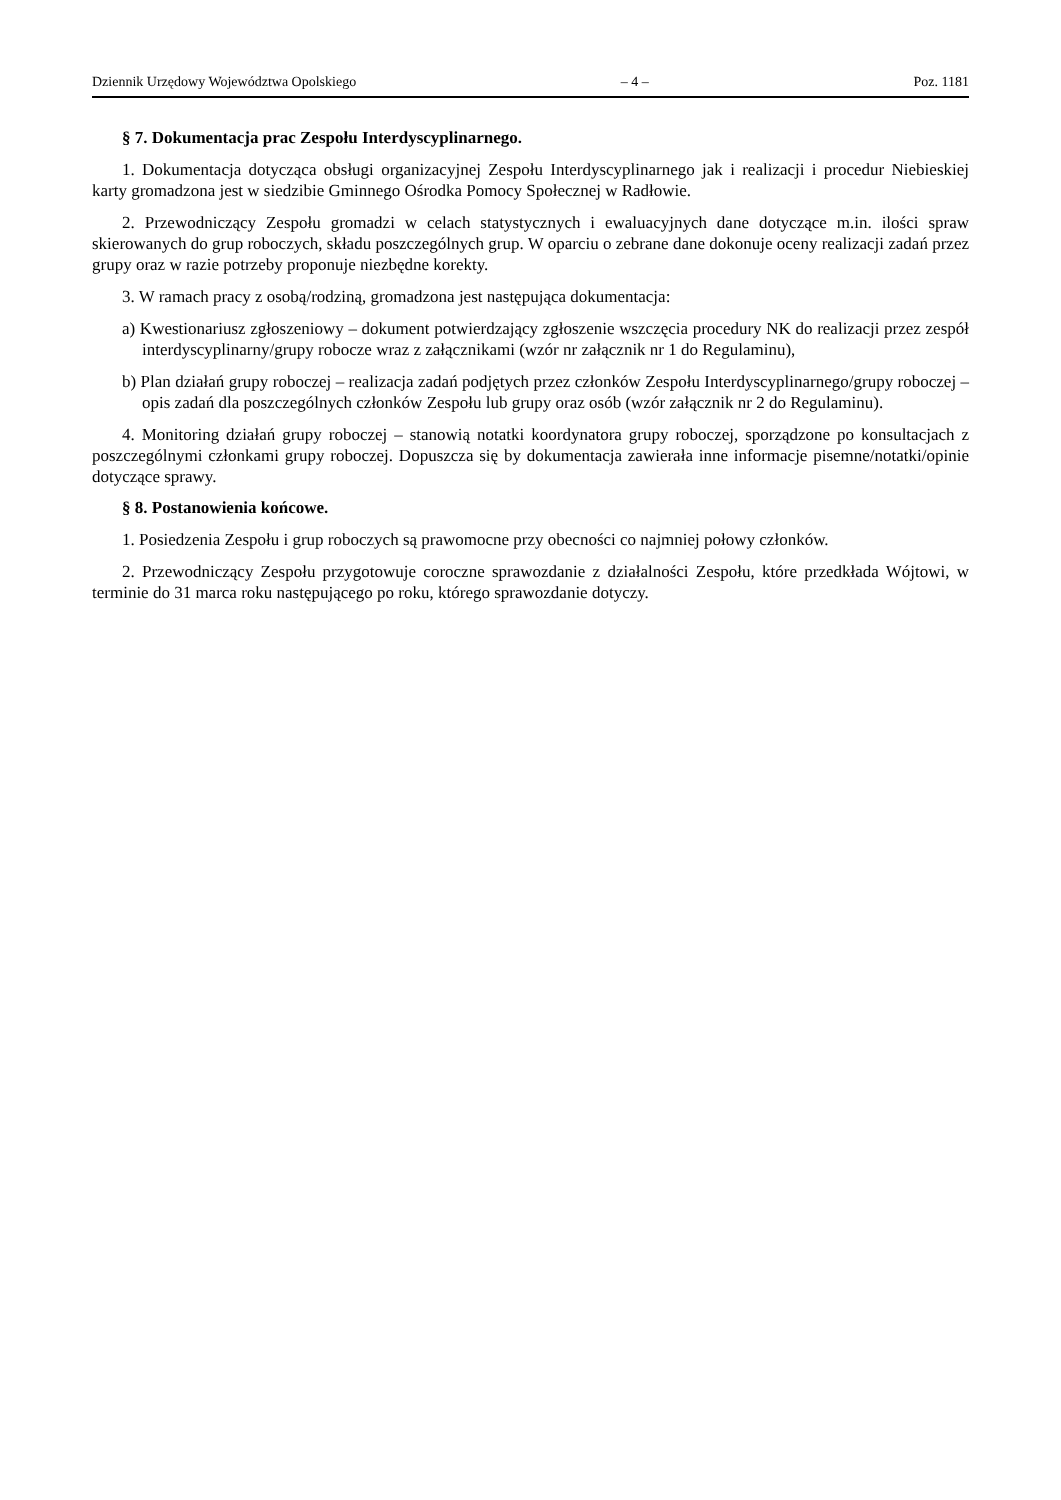Dziennik Urzędowy Województwa Opolskiego – 4 – Poz. 1181
§ 7. Dokumentacja prac Zespołu Interdyscyplinarnego.
1. Dokumentacja dotycząca obsługi organizacyjnej Zespołu Interdyscyplinarnego jak i realizacji i procedur Niebieskiej karty gromadzona jest w siedzibie Gminnego Ośrodka Pomocy Społecznej w Radłowie.
2. Przewodniczący Zespołu gromadzi w celach statystycznych i ewaluacyjnych dane dotyczące m.in. ilości spraw skierowanych do grup roboczych, składu poszczególnych grup. W oparciu o zebrane dane dokonuje oceny realizacji zadań przez grupy oraz w razie potrzeby proponuje niezbędne korekty.
3. W ramach pracy z osobą/rodziną, gromadzona jest następująca dokumentacja:
a) Kwestionariusz zgłoszeniowy – dokument potwierdzający zgłoszenie wszczęcia procedury NK do realizacji przez zespół interdyscyplinarny/grupy robocze wraz z załącznikami (wzór nr załącznik nr 1 do Regulaminu),
b) Plan działań grupy roboczej – realizacja zadań podjętych przez członków Zespołu Interdyscyplinarnego/grupy roboczej – opis zadań dla poszczególnych członków Zespołu lub grupy oraz osób (wzór załącznik nr 2 do Regulaminu).
4. Monitoring działań grupy roboczej – stanowią notatki koordynatora grupy roboczej, sporządzone po konsultacjach z poszczególnymi członkami grupy roboczej. Dopuszcza się by dokumentacja zawierała inne informacje pisemne/notatki/opinie dotyczące sprawy.
§ 8. Postanowienia końcowe.
1. Posiedzenia Zespołu i grup roboczych są prawomocne przy obecności co najmniej połowy członków.
2. Przewodniczący Zespołu przygotowuje coroczne sprawozdanie z działalności Zespołu, które przedkłada Wójtowi, w terminie do 31 marca roku następującego po roku, którego sprawozdanie dotyczy.